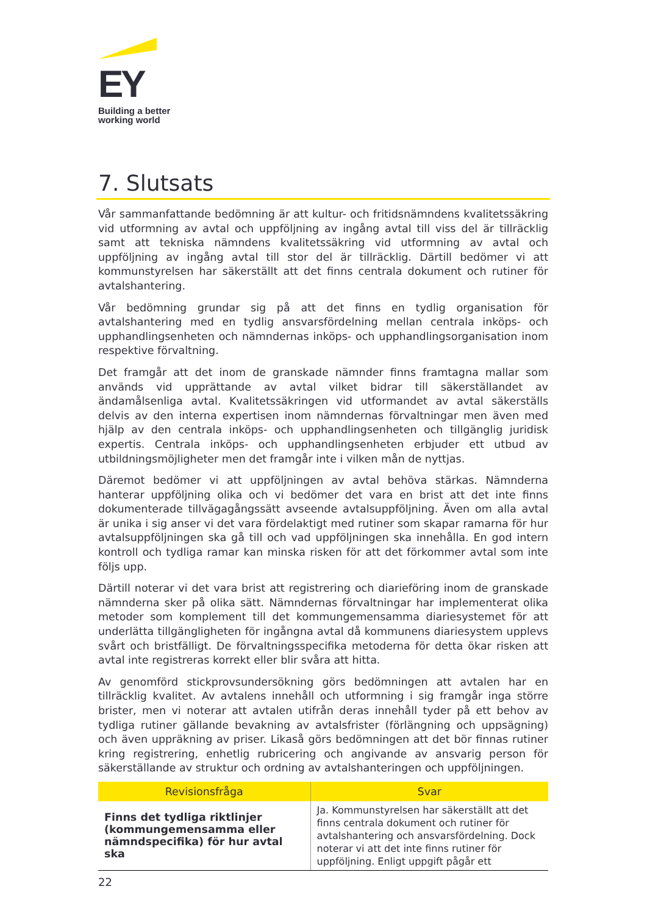EY
Building a better
working world
7. Slutsats
Vår sammanfattande bedömning är att kultur- och fritidsnämndens kvalitetssäkring vid utformning av avtal och uppföljning av ingång avtal till viss del är tillräcklig samt att tekniska nämndens kvalitetssäkring vid utformning av avtal och uppföljning av ingång avtal till stor del är tillräcklig. Därtill bedömer vi att kommunstyrelsen har säkerställt att det finns centrala dokument och rutiner för avtalshantering.
Vår bedömning grundar sig på att det finns en tydlig organisation för avtalshantering med en tydlig ansvarsfördelning mellan centrala inköps- och upphandlingsenheten och nämndernas inköps- och upphandlingsorganisation inom respektive förvaltning.
Det framgår att det inom de granskade nämnder finns framtagna mallar som används vid upprättande av avtal vilket bidrar till säkerställandet av ändamålsenliga avtal. Kvalitetssäkringen vid utformandet av avtal säkerställs delvis av den interna expertisen inom nämndernas förvaltningar men även med hjälp av den centrala inköps- och upphandlingsenheten och tillgänglig juridisk expertis. Centrala inköps- och upphandlingsenheten erbjuder ett utbud av utbildningsmöjligheter men det framgår inte i vilken mån de nyttjas.
Däremot bedömer vi att uppföljningen av avtal behöva stärkas. Nämnderna hanterar uppföljning olika och vi bedömer det vara en brist att det inte finns dokumenterade tillvägagångssätt avseende avtalsuppföljning. Även om alla avtal är unika i sig anser vi det vara fördelaktigt med rutiner som skapar ramarna för hur avtalsuppföljningen ska gå till och vad uppföljningen ska innehålla. En god intern kontroll och tydliga ramar kan minska risken för att det förkommer avtal som inte följs upp.
Därtill noterar vi det vara brist att registrering och diarieföring inom de granskade nämnderna sker på olika sätt. Nämndernas förvaltningar har implementerat olika metoder som komplement till det kommungemensamma diariesystemet för att underlätta tillgängligheten för ingångna avtal då kommunens diariesystem upplevs svårt och bristfälligt. De förvaltningsspecifika metoderna för detta ökar risken att avtal inte registreras korrekt eller blir svåra att hitta.
Av genomförd stickprovsundersökning görs bedömningen att avtalen har en tillräcklig kvalitet. Av avtalens innehåll och utformning i sig framgår inga större brister, men vi noterar att avtalen utifrån deras innehåll tyder på ett behov av tydliga rutiner gällande bevakning av avtalsfrister (förlängning och uppsägning) och även uppräkning av priser. Likaså görs bedömningen att det bör finnas rutiner kring registrering, enhetlig rubricering och angivande av ansvarig person för säkerställande av struktur och ordning av avtalshanteringen och uppföljningen.
| Revisionsfråga | Svar |
| --- | --- |
| Finns det tydliga riktlinjer (kommungemensamma eller nämndspecifika) för hur avtal ska | Ja. Kommunstyrelsen har säkerställt att det finns centrala dokument och rutiner för avtalshantering och ansvarsfördelning. Dock noterar vi att det inte finns rutiner för uppföljning. Enligt uppgift pågår ett |
22